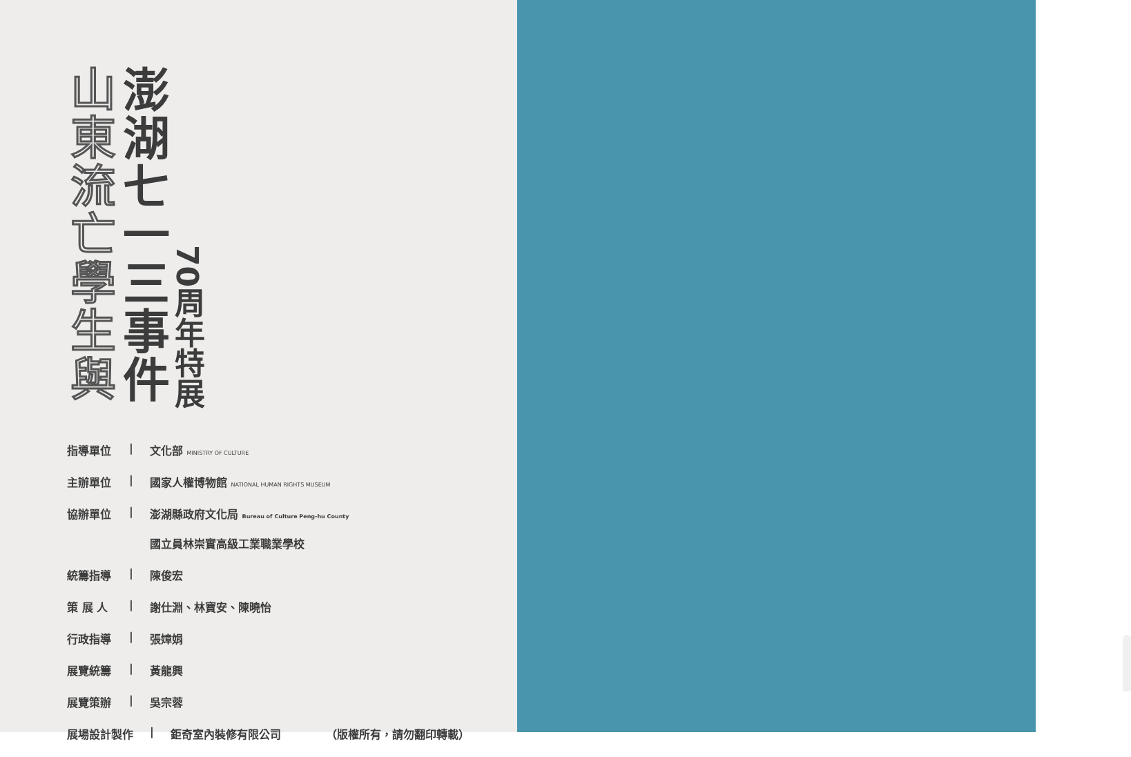山東流亡學生與
澎湖七一三事件
70周年特展
指導單位 | 文化部 MINISTRY OF CULTURE
主辦單位 | 國家人權博物館 NATIONAL HUMAN RIGHTS MUSEUM
協辦單位 | 澎湖縣政府文化局 Bureau of Culture Peng-hu County
國立員林崇實高級工業職業學校
統籌指導 | 陳俊宏
策 展 人 | 謝仕淵、林寶安、陳曉怡
行政指導 | 張嫜娟
展覽統籌 | 黃龍興
展覽策辦 | 吳宗蓉
展場設計製作 | 鉅奇室內裝修有限公司 （版權所有，請勿翻印轉載）